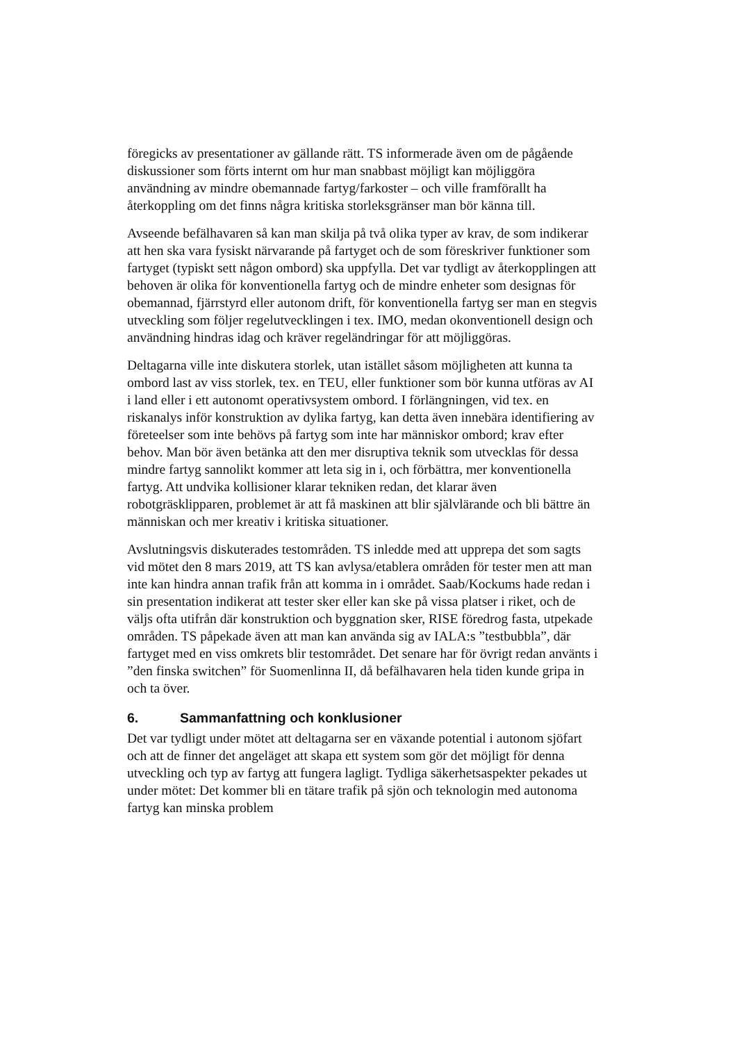föregicks av presentationer av gällande rätt. TS informerade även om de pågående diskussioner som förts internt om hur man snabbast möjligt kan möjliggöra användning av mindre obemannade fartyg/farkoster – och ville framförallt ha återkoppling om det finns några kritiska storleksgränser man bör känna till.
Avseende befälhavaren så kan man skilja på två olika typer av krav, de som indikerar att hen ska vara fysiskt närvarande på fartyget och de som föreskriver funktioner som fartyget (typiskt sett någon ombord) ska uppfylla. Det var tydligt av återkopplingen att behoven är olika för konventionella fartyg och de mindre enheter som designas för obemannad, fjärrstyrd eller autonom drift, för konventionella fartyg ser man en stegvis utveckling som följer regelutvecklingen i tex. IMO, medan okonventionell design och användning hindras idag och kräver regeländringar för att möjliggöras.
Deltagarna ville inte diskutera storlek, utan istället såsom möjligheten att kunna ta ombord last av viss storlek, tex. en TEU, eller funktioner som bör kunna utföras av AI i land eller i ett autonomt operativsystem ombord. I förlängningen, vid tex. en riskanalys inför konstruktion av dylika fartyg, kan detta även innebära identifiering av företeelser som inte behövs på fartyg som inte har människor ombord; krav efter behov. Man bör även betänka att den mer disruptiva teknik som utvecklas för dessa mindre fartyg sannolikt kommer att leta sig in i, och förbättra, mer konventionella fartyg. Att undvika kollisioner klarar tekniken redan, det klarar även robotgräsklipparen, problemet är att få maskinen att blir självlärande och bli bättre än människan och mer kreativ i kritiska situationer.
Avslutningsvis diskuterades testområden. TS inledde med att upprepa det som sagts vid mötet den 8 mars 2019, att TS kan avlysa/etablera områden för tester men att man inte kan hindra annan trafik från att komma in i området. Saab/Kockums hade redan i sin presentation indikerat att tester sker eller kan ske på vissa platser i riket, och de väljs ofta utifrån där konstruktion och byggnation sker, RISE föredrog fasta, utpekade områden. TS påpekade även att man kan använda sig av IALA:s ”testbubbla”, där fartyget med en viss omkrets blir testområdet. Det senare har för övrigt redan använts i ”den finska switchen” för Suomenlinna II, då befälhavaren hela tiden kunde gripa in och ta över.
6. Sammanfattning och konklusioner
Det var tydligt under mötet att deltagarna ser en växande potential i autonom sjöfart och att de finner det angeläget att skapa ett system som gör det möjligt för denna utveckling och typ av fartyg att fungera lagligt. Tydliga säkerhetsaspekter pekades ut under mötet: Det kommer bli en tätare trafik på sjön och teknologin med autonoma fartyg kan minska problem